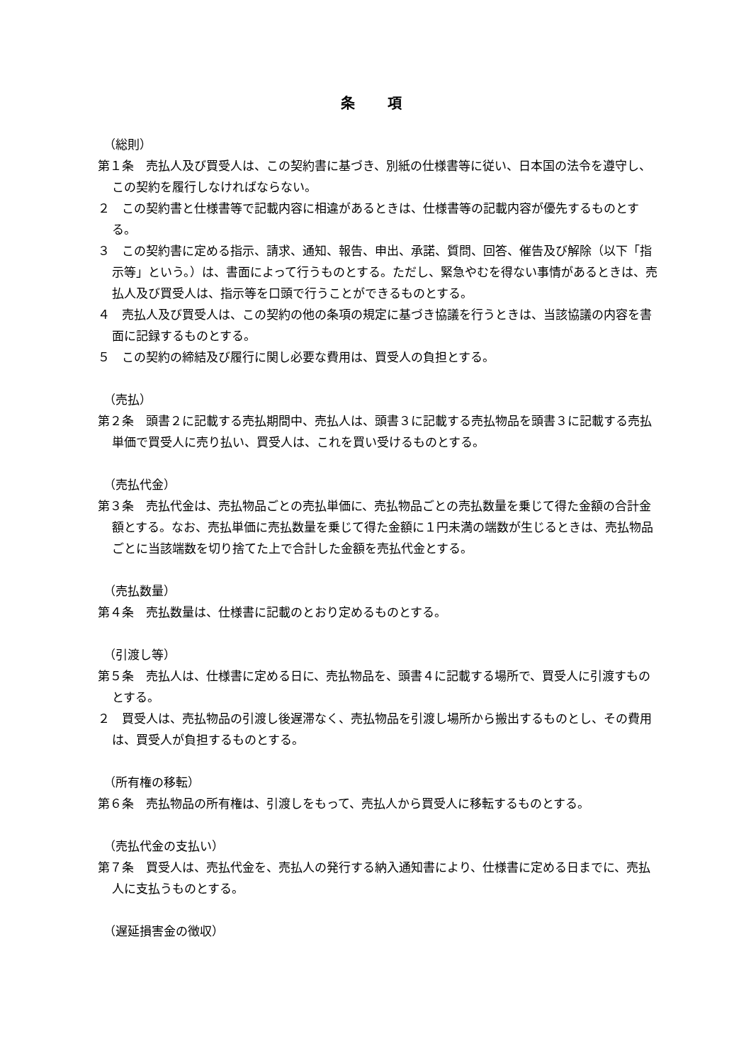条 項
（総則）
第１条　売払人及び買受人は、この契約書に基づき、別紙の仕様書等に従い、日本国の法令を遵守し、この契約を履行しなければならない。
２　この契約書と仕様書等で記載内容に相違があるときは、仕様書等の記載内容が優先するものとする。
３　この契約書に定める指示、請求、通知、報告、申出、承諾、質問、回答、催告及び解除（以下「指示等」という。）は、書面によって行うものとする。ただし、緊急やむを得ない事情があるときは、売払人及び買受人は、指示等を口頭で行うことができるものとする。
４　売払人及び買受人は、この契約の他の条項の規定に基づき協議を行うときは、当該協議の内容を書面に記録するものとする。
５　この契約の締結及び履行に関し必要な費用は、買受人の負担とする。
（売払）
第２条　頭書２に記載する売払期間中、売払人は、頭書３に記載する売払物品を頭書３に記載する売払単価で買受人に売り払い、買受人は、これを買い受けるものとする。
（売払代金）
第３条　売払代金は、売払物品ごとの売払単価に、売払物品ごとの売払数量を乗じて得た金額の合計金額とする。なお、売払単価に売払数量を乗じて得た金額に１円未満の端数が生じるときは、売払物品ごとに当該端数を切り捨てた上で合計した金額を売払代金とする。
（売払数量）
第４条　売払数量は、仕様書に記載のとおり定めるものとする。
（引渡し等）
第５条　売払人は、仕様書に定める日に、売払物品を、頭書４に記載する場所で、買受人に引渡すものとする。
２　買受人は、売払物品の引渡し後遅滞なく、売払物品を引渡し場所から搬出するものとし、その費用は、買受人が負担するものとする。
（所有権の移転）
第６条　売払物品の所有権は、引渡しをもって、売払人から買受人に移転するものとする。
（売払代金の支払い）
第７条　買受人は、売払代金を、売払人の発行する納入通知書により、仕様書に定める日までに、売払人に支払うものとする。
（遅延損害金の徴収）